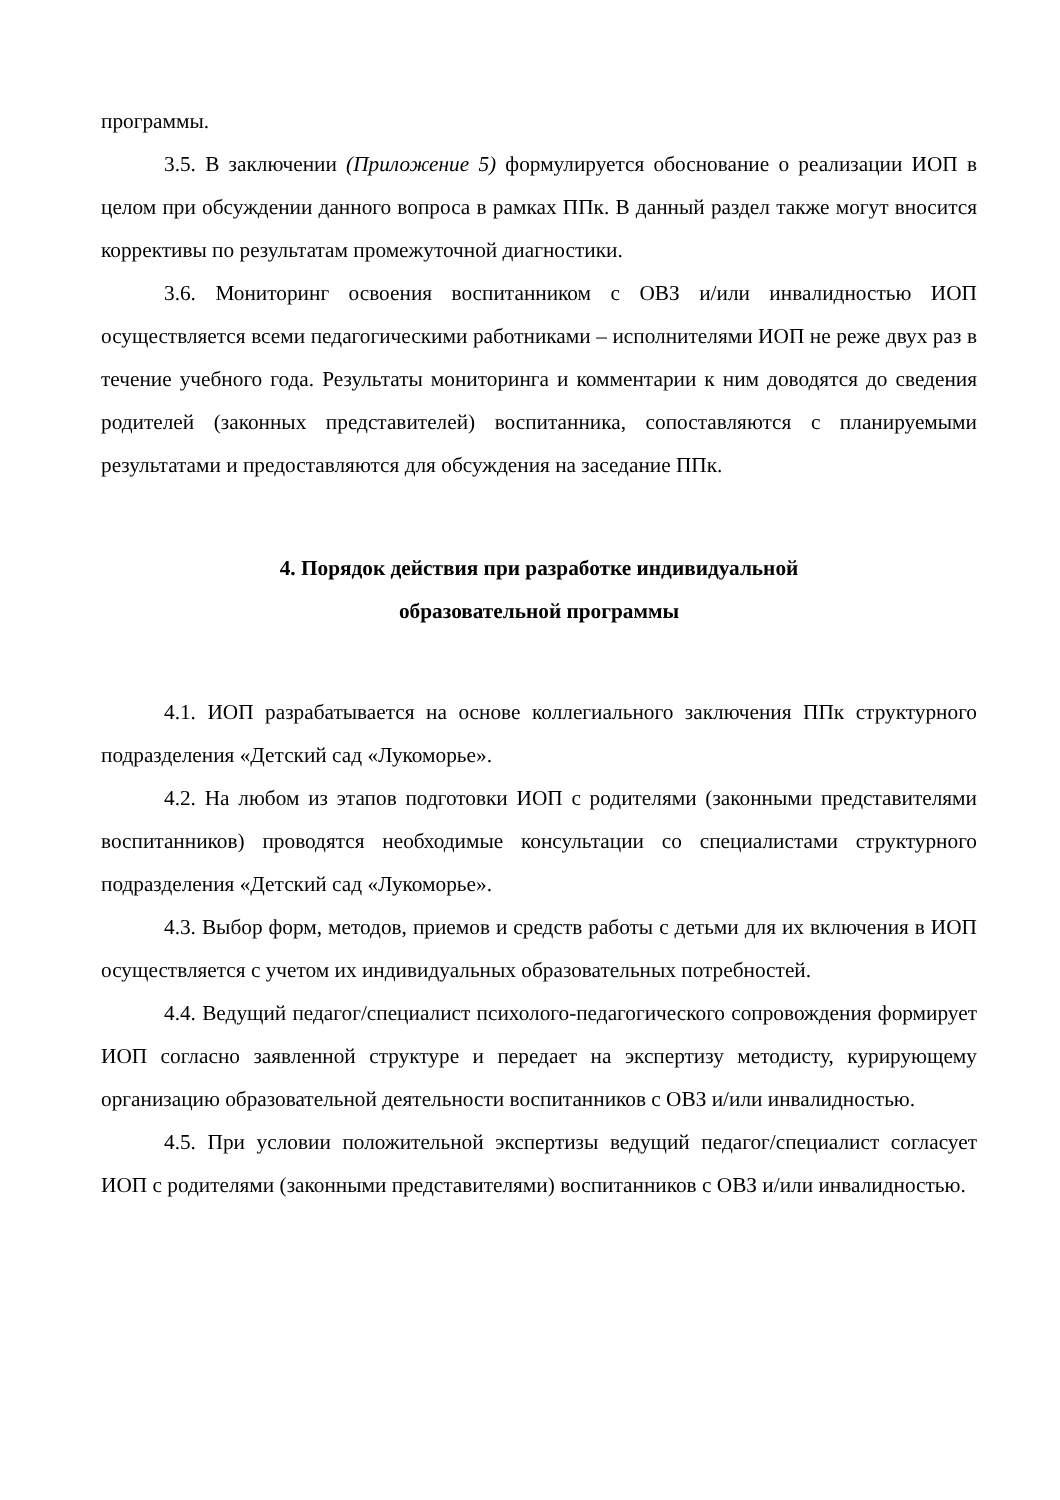программы.
3.5. В заключении (Приложение 5) формулируется обоснование о реализации ИОП в целом при обсуждении данного вопроса в рамках ППк. В данный раздел также могут вносится коррективы по результатам промежуточной диагностики.
3.6. Мониторинг освоения воспитанником с ОВЗ и/или инвалидностью ИОП осуществляется всеми педагогическими работниками – исполнителями ИОП не реже двух раз в течение учебного года. Результаты мониторинга и комментарии к ним доводятся до сведения родителей (законных представителей) воспитанника, сопоставляются с планируемыми результатами и предоставляются для обсуждения на заседание ППк.
4. Порядок действия при разработке индивидуальной
образовательной программы
4.1. ИОП разрабатывается на основе коллегиального заключения ППк структурного подразделения «Детский сад «Лукоморье».
4.2. На любом из этапов подготовки ИОП с родителями (законными представителями воспитанников) проводятся необходимые консультации со специалистами структурного подразделения «Детский сад «Лукоморье».
4.3. Выбор форм, методов, приемов и средств работы с детьми для их включения в ИОП осуществляется с учетом их индивидуальных образовательных потребностей.
4.4. Ведущий педагог/специалист психолого-педагогического сопровождения формирует ИОП согласно заявленной структуре и передает на экспертизу методисту, курирующему организацию образовательной деятельности воспитанников с ОВЗ и/или инвалидностью.
4.5. При условии положительной экспертизы ведущий педагог/специалист согласует ИОП с родителями (законными представителями) воспитанников с ОВЗ и/или инвалидностью.